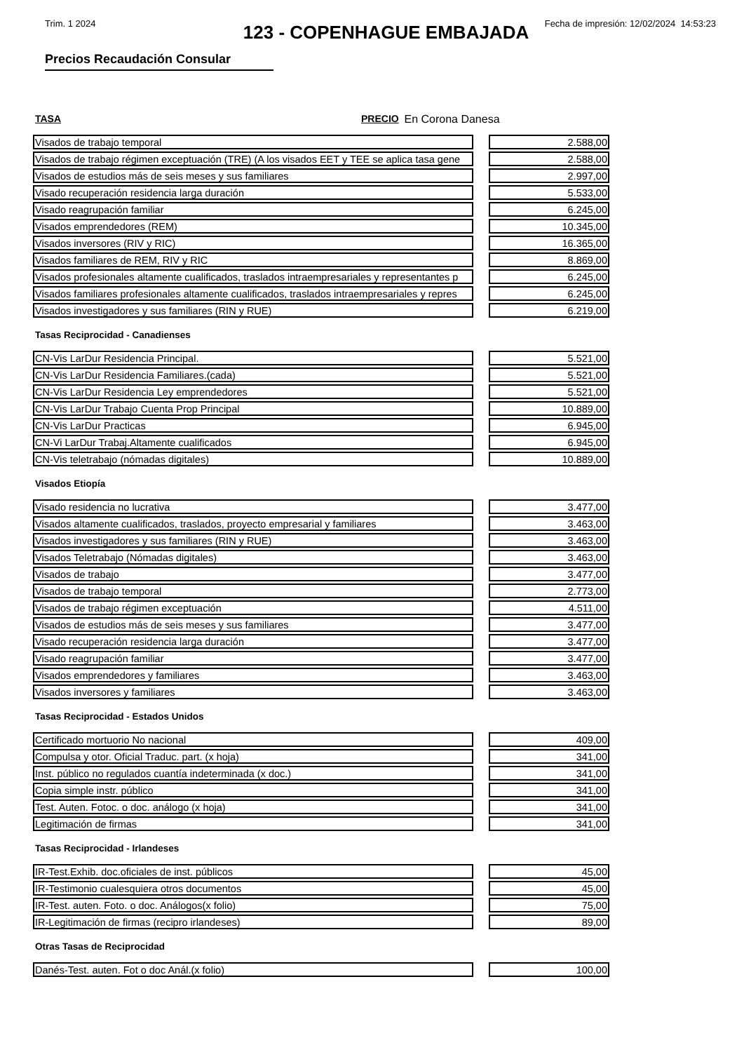Trim. 1 2024 Fecha de impresión: 12/02/2024 14:53:23
123 - COPENHAGUE EMBAJADA
Precios Recaudación Consular
TASA PRECIO En Corona Danesa
| Visados de trabajo temporal | | 2.588,00 |
| Visados de trabajo régimen exceptuación (TRE) (A los visados EET y TEE se aplica tasa gene | | 2.588,00 |
| Visados de estudios más de seis meses y sus familiares | | 2.997,00 |
| Visado recuperación residencia larga duración | | 5.533,00 |
| Visado reagrupación familiar | | 6.245,00 |
| Visados emprendedores (REM) | | 10.345,00 |
| Visados inversores (RIV y RIC) | | 16.365,00 |
| Visados familiares de REM, RIV y RIC | | 8.869,00 |
| Visados profesionales altamente cualificados, traslados intraempresariales y representantes p | | 6.245,00 |
| Visados familiares profesionales altamente cualificados, traslados intraempresariales y repres | | 6.245,00 |
| Visados investigadores y sus familiares (RIN y RUE) | | 6.219,00 |
Tasas Reciprocidad - Canadienses
| CN-Vis LarDur Residencia Principal. | | 5.521,00 |
| CN-Vis LarDur Residencia Familiares.(cada) | | 5.521,00 |
| CN-Vis LarDur Residencia Ley emprendedores | | 5.521,00 |
| CN-Vis LarDur Trabajo Cuenta Prop Principal | | 10.889,00 |
| CN-Vis LarDur Practicas | | 6.945,00 |
| CN-Vi LarDur Trabaj.Altamente cualificados | | 6.945,00 |
| CN-Vis teletrabajo (nómadas digitales) | | 10.889,00 |
Visados Etiopía
| Visado residencia no lucrativa | | 3.477,00 |
| Visados altamente cualificados, traslados, proyecto empresarial y familiares | | 3.463,00 |
| Visados investigadores y sus familiares (RIN y RUE) | | 3.463,00 |
| Visados Teletrabajo (Nómadas digitales) | | 3.463,00 |
| Visados de trabajo | | 3.477,00 |
| Visados de trabajo temporal | | 2.773,00 |
| Visados de trabajo régimen exceptuación | | 4.511,00 |
| Visados de estudios más de seis meses y sus familiares | | 3.477,00 |
| Visado recuperación residencia larga duración | | 3.477,00 |
| Visado reagrupación familiar | | 3.477,00 |
| Visados emprendedores y familiares | | 3.463,00 |
| Visados inversores y familiares | | 3.463,00 |
Tasas Reciprocidad - Estados Unidos
| Certificado mortuorio No nacional | | 409,00 |
| Compulsa y otor. Oficial Traduc. part. (x hoja) | | 341,00 |
| Inst. público no regulados cuantía indeterminada (x doc.) | | 341,00 |
| Copia simple instr. público | | 341,00 |
| Test. Auten. Fotoc. o doc. análogo (x hoja) | | 341,00 |
| Legitimación de firmas | | 341,00 |
Tasas Reciprocidad - Irlandeses
| IR-Test.Exhib. doc.oficiales de inst. públicos | | 45,00 |
| IR-Testimonio cualesquiera otros documentos | | 45,00 |
| IR-Test. auten. Foto. o doc. Análogos(x folio) | | 75,00 |
| IR-Legitimación de firmas (recipro irlandeses) | | 89,00 |
Otras Tasas de Reciprocidad
| Danés-Test. auten. Fot o doc Anál.(x folio) | | 100,00 |